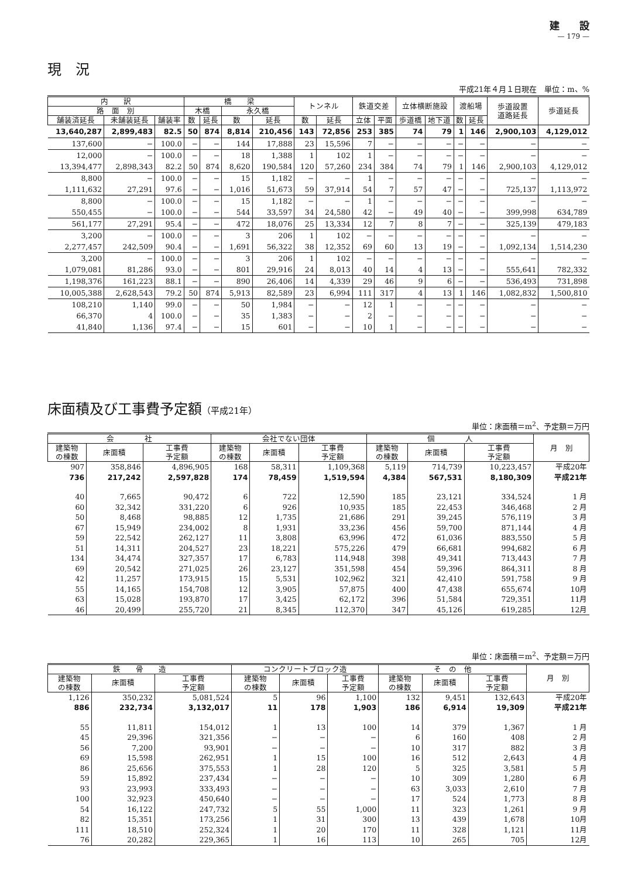建　　設
— 179 —
現　況
平成21年４月１日現在　単位：m、%
| 内 訳 | | | 橋 梁 | | | | トンネル | | 鉄道交差 | | 立体横断施設 | | 渡船場 | | 歩道設置 道路延長 | 歩道延長 |
| --- | --- | --- | --- | --- | --- | --- | --- | --- | --- | --- | --- | --- | --- | --- | --- | --- |
| 路 面 別 | | | 木橋 | | 永久橋 | | | | | | | | | | | |
| 舗装済延長 | 未舗装延長 | 舗装率 | 数 | 延長 | 数 | 延長 | 数 | 延長 | 立体 | 平面 | 歩道橋 | 地下道 | 数 | 延長 | | |
| 13,640,287 | 2,899,483 | 82.5 | 50 | 874 | 8,814 | 210,456 | 143 | 72,856 | 253 | 385 | 74 | 79 | 1 | 146 | 2,900,103 | 4,129,012 |
| 137,600 | − | 100.0 | − | − | 144 | 17,888 | 23 | 15,596 | 7 | − | − | − | − | − | − | − |
| 12,000 | − | 100.0 | − | − | 18 | 1,388 | 1 | 102 | 1 | − | − | − | − | − | − | − |
| 13,394,477 | 2,898,343 | 82.2 | 50 | 874 | 8,620 | 190,584 | 120 | 57,260 | 234 | 384 | 74 | 79 | 1 | 146 | 2,900,103 | 4,129,012 |
| 8,800 | − | 100.0 | − | − | 15 | 1,182 | − | − | 1 | − | − | − | − | − | − | − |
| 1,111,632 | 27,291 | 97.6 | − | − | 1,016 | 51,673 | 59 | 37,914 | 54 | 7 | 57 | 47 | − | − | 725,137 | 1,113,972 |
| 8,800 | − | 100.0 | − | − | 15 | 1,182 | − | − | 1 | − | − | − | − | − | − | − |
| 550,455 | − | 100.0 | − | − | 544 | 33,597 | 34 | 24,580 | 42 | − | 49 | 40 | − | − | 399,998 | 634,789 |
| 561,177 | 27,291 | 95.4 | − | − | 472 | 18,076 | 25 | 13,334 | 12 | 7 | 8 | 7 | − | − | 325,139 | 479,183 |
| 3,200 | − | 100.0 | − | − | 3 | 206 | 1 | 102 | − | − | − | − | − | − | − | − |
| 2,277,457 | 242,509 | 90.4 | − | − | 1,691 | 56,322 | 38 | 12,352 | 69 | 60 | 13 | 19 | − | − | 1,092,134 | 1,514,230 |
| 3,200 | − | 100.0 | − | − | 3 | 206 | 1 | 102 | − | − | − | − | − | − | − | − |
| 1,079,081 | 81,286 | 93.0 | − | − | 801 | 29,916 | 24 | 8,013 | 40 | 14 | 4 | 13 | − | − | 555,641 | 782,332 |
| 1,198,376 | 161,223 | 88.1 | − | − | 890 | 26,406 | 14 | 4,339 | 29 | 46 | 9 | 6 | − | − | 536,493 | 731,898 |
| 10,005,388 | 2,628,543 | 79.2 | 50 | 874 | 5,913 | 82,589 | 23 | 6,994 | 111 | 317 | 4 | 13 | 1 | 146 | 1,082,832 | 1,500,810 |
| 108,210 | 1,140 | 99.0 | − | − | 50 | 1,984 | − | − | 12 | 1 | − | − | − | − | − | − |
| 66,370 | 4 | 100.0 | − | − | 35 | 1,383 | − | − | 2 | − | − | − | − | − | − | − |
| 41,840 | 1,136 | 97.4 | − | − | 15 | 601 | − | − | 10 | 1 | − | − | − | − | − | − |
床面積及び工事費予定額（平成21年）
単位：床面積＝m<sup>2</sup>、予定額＝万円
| 会 社 | | | 会社でない団体 | | | 個 人 | | | 月 別 |
| --- | --- | --- | --- | --- | --- | --- | --- | --- | --- |
| 建築物 の棟数 | 床面積 | 工事費 予定額 | 建築物 の棟数 | 床面積 | 工事費 予定額 | 建築物 の棟数 | 床面積 | 工事費 予定額 | |
| 907 | 358,846 | 4,896,905 | 168 | 58,311 | 1,109,368 | 5,119 | 714,739 | 10,223,457 | 平成20年 |
| 736 | 217,242 | 2,597,828 | 174 | 78,459 | 1,519,594 | 4,384 | 567,531 | 8,180,309 | 平成21年 |
| 40 | 7,665 | 90,472 | 6 | 722 | 12,590 | 185 | 23,121 | 334,524 | 1 月 |
| 60 | 32,342 | 331,220 | 6 | 926 | 10,935 | 185 | 22,453 | 346,468 | 2 月 |
| 50 | 8,468 | 98,885 | 12 | 1,735 | 21,686 | 291 | 39,245 | 576,119 | 3 月 |
| 67 | 15,949 | 234,002 | 8 | 1,931 | 33,236 | 456 | 59,700 | 871,144 | 4 月 |
| 59 | 22,542 | 262,127 | 11 | 3,808 | 63,996 | 472 | 61,036 | 883,550 | 5 月 |
| 51 | 14,311 | 204,527 | 23 | 18,221 | 575,226 | 479 | 66,681 | 994,682 | 6 月 |
| 134 | 34,474 | 327,357 | 17 | 6,783 | 114,948 | 398 | 49,341 | 713,443 | 7 月 |
| 69 | 20,542 | 271,025 | 26 | 23,127 | 351,598 | 454 | 59,396 | 864,311 | 8 月 |
| 42 | 11,257 | 173,915 | 15 | 5,531 | 102,962 | 321 | 42,410 | 591,758 | 9 月 |
| 55 | 14,165 | 154,708 | 12 | 3,905 | 57,875 | 400 | 47,438 | 655,674 | 10月 |
| 63 | 15,028 | 193,870 | 17 | 3,425 | 62,172 | 396 | 51,584 | 729,351 | 11月 |
| 46 | 20,499 | 255,720 | 21 | 8,345 | 112,370 | 347 | 45,126 | 619,285 | 12月 |
単位：床面積＝m<sup>2</sup>、予定額＝万円
| 鉄 骨 造 | | | コンクリートブロック造 | | | そ の 他 | | | 月 別 |
| --- | --- | --- | --- | --- | --- | --- | --- | --- | --- |
| 建築物 の棟数 | 床面積 | 工事費 予定額 | 建築物 の棟数 | 床面積 | 工事費 予定額 | 建築物 の棟数 | 床面積 | 工事費 予定額 | |
| 1,126 | 350,232 | 5,081,524 | 5 | 96 | 1,100 | 132 | 9,451 | 132,643 | 平成20年 |
| 886 | 232,734 | 3,132,017 | 11 | 178 | 1,903 | 186 | 6,914 | 19,309 | 平成21年 |
| 55 | 11,811 | 154,012 | 1 | 13 | 100 | 14 | 379 | 1,367 | 1 月 |
| 45 | 29,396 | 321,356 | − | − | − | 6 | 160 | 408 | 2 月 |
| 56 | 7,200 | 93,901 | − | − | − | 10 | 317 | 882 | 3 月 |
| 69 | 15,598 | 262,951 | 1 | 15 | 100 | 16 | 512 | 2,643 | 4 月 |
| 86 | 25,656 | 375,553 | 1 | 28 | 120 | 5 | 325 | 3,581 | 5 月 |
| 59 | 15,892 | 237,434 | − | − | − | 10 | 309 | 1,280 | 6 月 |
| 93 | 23,993 | 333,493 | − | − | − | 63 | 3,033 | 2,610 | 7 月 |
| 100 | 32,923 | 450,640 | − | − | − | 17 | 524 | 1,773 | 8 月 |
| 54 | 16,122 | 247,732 | 5 | 55 | 1,000 | 11 | 323 | 1,261 | 9 月 |
| 82 | 15,351 | 173,256 | 1 | 31 | 300 | 13 | 439 | 1,678 | 10月 |
| 111 | 18,510 | 252,324 | 1 | 20 | 170 | 11 | 328 | 1,121 | 11月 |
| 76 | 20,282 | 229,365 | 1 | 16 | 113 | 10 | 265 | 705 | 12月 |